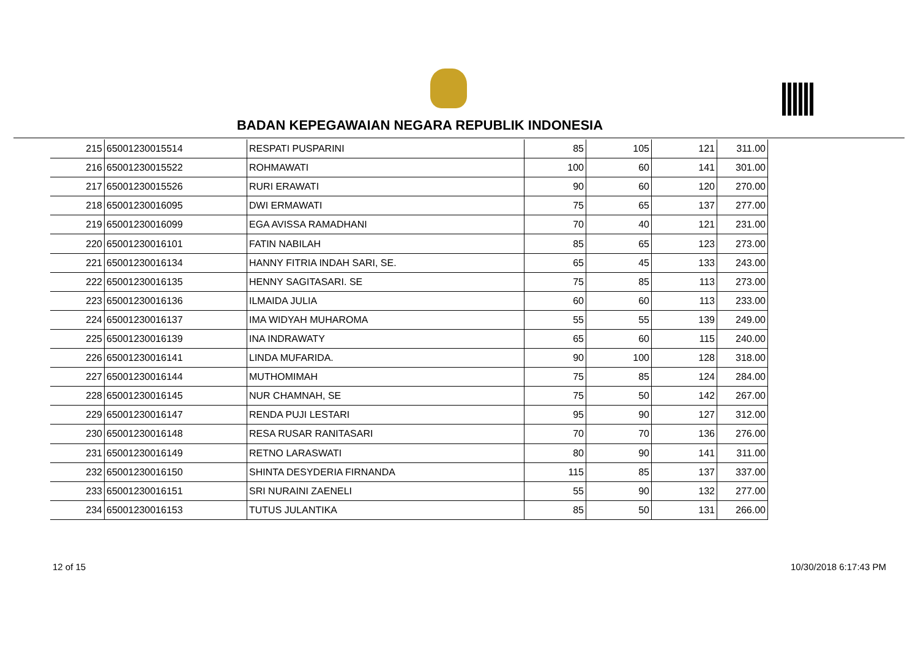BADAN KEPEGAWAIAN NEGARA REPUBLIK INDONESIA
| 215 | 65001230015514 | RESPATI PUSPARINI | 85 | 105 | 121 | 311.00 |
| 216 | 65001230015522 | ROHMAWATI | 100 | 60 | 141 | 301.00 |
| 217 | 65001230015526 | RURI ERAWATI | 90 | 60 | 120 | 270.00 |
| 218 | 65001230016095 | DWI ERMAWATI | 75 | 65 | 137 | 277.00 |
| 219 | 65001230016099 | EGA AVISSA RAMADHANI | 70 | 40 | 121 | 231.00 |
| 220 | 65001230016101 | FATIN NABILAH | 85 | 65 | 123 | 273.00 |
| 221 | 65001230016134 | HANNY FITRIA INDAH SARI, SE. | 65 | 45 | 133 | 243.00 |
| 222 | 65001230016135 | HENNY SAGITASARI. SE | 75 | 85 | 113 | 273.00 |
| 223 | 65001230016136 | ILMAIDA JULIA | 60 | 60 | 113 | 233.00 |
| 224 | 65001230016137 | IMA WIDYAH MUHAROMA | 55 | 55 | 139 | 249.00 |
| 225 | 65001230016139 | INA INDRAWATY | 65 | 60 | 115 | 240.00 |
| 226 | 65001230016141 | LINDA MUFARIDA. | 90 | 100 | 128 | 318.00 |
| 227 | 65001230016144 | MUTHOMIMAH | 75 | 85 | 124 | 284.00 |
| 228 | 65001230016145 | NUR CHAMNAH, SE | 75 | 50 | 142 | 267.00 |
| 229 | 65001230016147 | RENDA PUJI LESTARI | 95 | 90 | 127 | 312.00 |
| 230 | 65001230016148 | RESA RUSAR RANITASARI | 70 | 70 | 136 | 276.00 |
| 231 | 65001230016149 | RETNO LARASWATI | 80 | 90 | 141 | 311.00 |
| 232 | 65001230016150 | SHINTA DESYDERIA FIRNANDA | 115 | 85 | 137 | 337.00 |
| 233 | 65001230016151 | SRI NURAINI ZAENELI | 55 | 90 | 132 | 277.00 |
| 234 | 65001230016153 | TUTUS JULANTIKA | 85 | 50 | 131 | 266.00 |
12 of 15 10/30/2018 6:17:43 PM